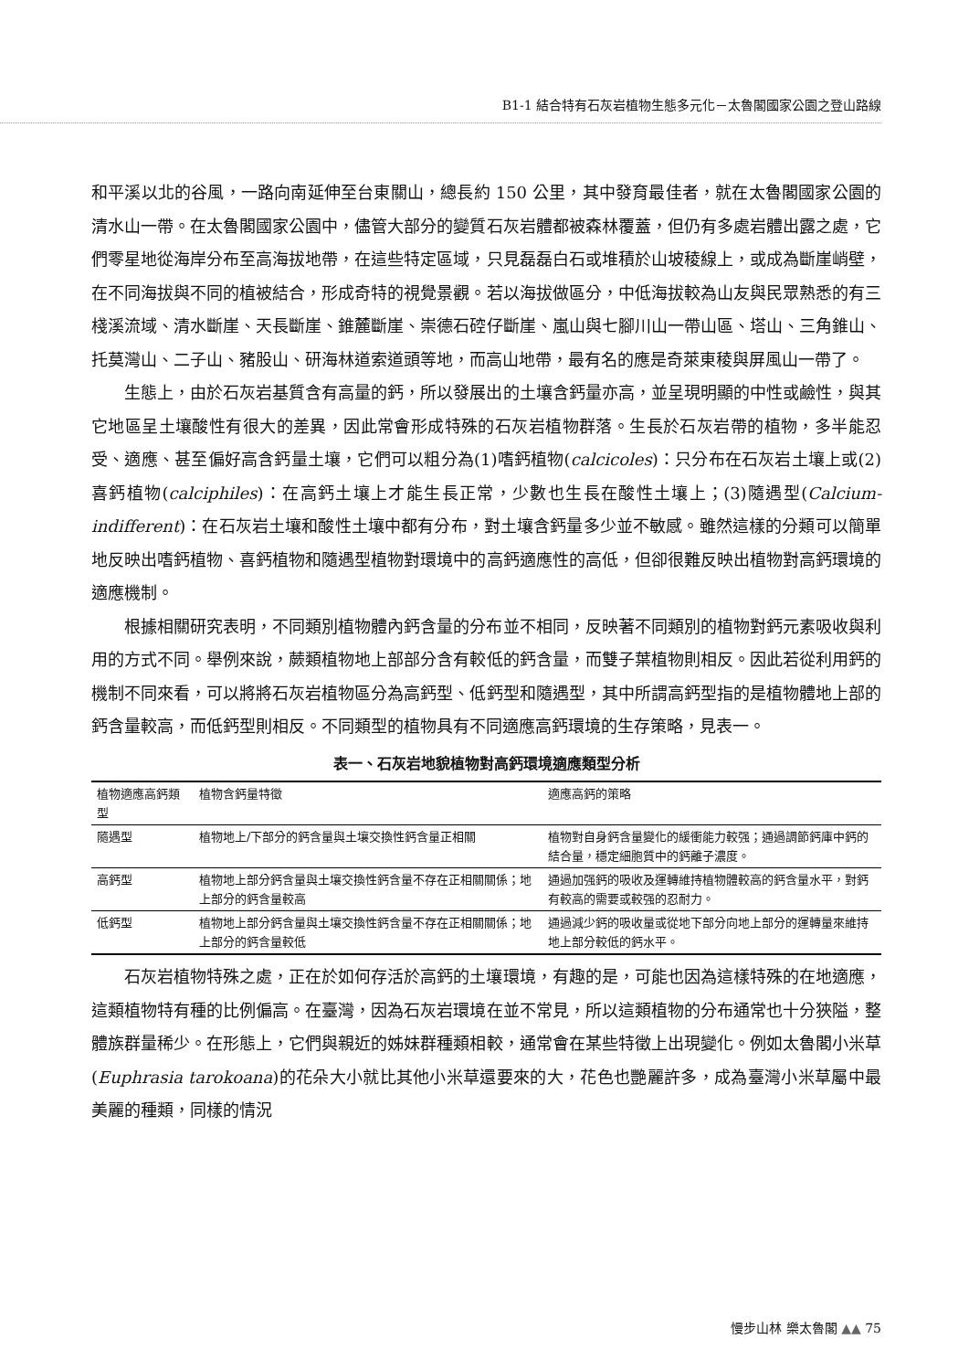B1-1 結合特有石灰岩植物生態多元化－太魯閣國家公園之登山路線
和平溪以北的谷風，一路向南延伸至台東關山，總長約 150 公里，其中發育最佳者，就在太魯閣國家公園的清水山一帶。在太魯閣國家公園中，儘管大部分的變質石灰岩體都被森林覆蓋，但仍有多處岩體出露之處，它們零星地從海岸分布至高海拔地帶，在這些特定區域，只見磊磊白石或堆積於山坡稜線上，或成為斷崖峭壁，在不同海拔與不同的植被結合，形成奇特的視覺景觀。若以海拔做區分，中低海拔較為山友與民眾熟悉的有三棧溪流域、清水斷崖、天長斷崖、錐麓斷崖、崇德石硿仔斷崖、嵐山與七腳川山一帶山區、塔山、三角錐山、托莫灣山、二子山、豬股山、研海林道索道頭等地，而高山地帶，最有名的應是奇萊東稜與屏風山一帶了。
生態上，由於石灰岩基質含有高量的鈣，所以發展出的土壤含鈣量亦高，並呈現明顯的中性或鹼性，與其它地區呈土壤酸性有很大的差異，因此常會形成特殊的石灰岩植物群落。生長於石灰岩帶的植物，多半能忍受、適應、甚至偏好高含鈣量土壤，它們可以粗分為(1)嗜鈣植物(calcicoles)：只分布在石灰岩土壤上或(2)喜鈣植物(calciphiles)：在高鈣土壤上才能生長正常，少數也生長在酸性土壤上；(3)隨遇型(Calcium-indifferent)：在石灰岩土壤和酸性土壤中都有分布，對土壤含鈣量多少並不敏感。雖然這樣的分類可以簡單地反映出嗜鈣植物、喜鈣植物和隨遇型植物對環境中的高鈣適應性的高低，但卻很難反映出植物對高鈣環境的適應機制。
根據相關研究表明，不同類別植物體內鈣含量的分布並不相同，反映著不同類別的植物對鈣元素吸收與利用的方式不同。舉例來說，蕨類植物地上部部分含有較低的鈣含量，而雙子葉植物則相反。因此若從利用鈣的機制不同來看，可以將將石灰岩植物區分為高鈣型、低鈣型和隨遇型，其中所謂高鈣型指的是植物體地上部的鈣含量較高，而低鈣型則相反。不同類型的植物具有不同適應高鈣環境的生存策略，見表一。
表一、石灰岩地貌植物對高鈣環境適應類型分析
| 植物適應高鈣類型 | 植物含鈣量特徵 | 適應高鈣的策略 |
| --- | --- | --- |
| 隨遇型 | 植物地上/下部分的鈣含量與土壤交換性鈣含量正相關 | 植物對自身鈣含量變化的緩衝能力較强；通過調節鈣庫中鈣的結合量，穩定細胞質中的鈣離子濃度。 |
| 高鈣型 | 植物地上部分鈣含量與土壤交換性鈣含量不存在正相關關係；地上部分的鈣含量較高 | 通過加强鈣的吸收及運轉維持植物體較高的鈣含量水平，對鈣有較高的需要或較强的忍耐力。 |
| 低鈣型 | 植物地上部分鈣含量與土壤交換性鈣含量不存在正相關關係；地上部分的鈣含量較低 | 通過減少鈣的吸收量或從地下部分向地上部分的運轉量來維持地上部分較低的鈣水平。 |
石灰岩植物特殊之處，正在於如何存活於高鈣的土壤環境，有趣的是，可能也因為這樣特殊的在地適應，這類植物特有種的比例偏高。在臺灣，因為石灰岩環境在並不常見，所以這類植物的分布通常也十分狹隘，整體族群量稀少。在形態上，它們與親近的姊妹群種類相較，通常會在某些特徵上出現變化。例如太魯閣小米草(Euphrasia tarokoana)的花朵大小就比其他小米草還要來的大，花色也艷麗許多，成為臺灣小米草屬中最美麗的種類，同樣的情況
慢步山林 樂太魯閣 ▲▲ 75